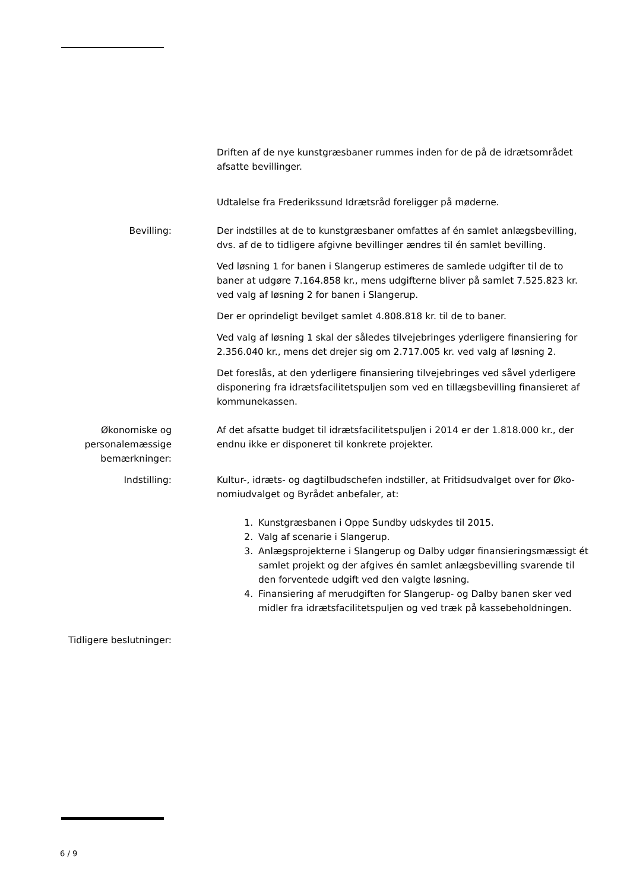Driften af de nye kunstgræsbaner rummes inden for de på de idrætsområdet afsatte bevillinger.
Udtalelse fra Frederikssund Idrætsråd foreligger på møderne.
Bevilling: Der indstilles at de to kunstgræsbaner omfattes af én samlet anlægsbevilling, dvs. af de to tidligere afgivne bevillinger ændres til én samlet bevilling.
Ved løsning 1 for banen i Slangerup estimeres de samlede udgifter til de to baner at udgøre 7.164.858 kr., mens udgifterne bliver på samlet 7.525.823 kr. ved valg af løsning 2 for banen i Slangerup.
Der er oprindeligt bevilget samlet 4.808.818 kr. til de to baner.
Ved valg af løsning 1 skal der således tilvejebringes yderligere finansiering for 2.356.040 kr., mens det drejer sig om 2.717.005 kr. ved valg af løsning 2.
Det foreslås, at den yderligere finansiering tilvejebringes ved såvel yderligere disponering fra idrætsfacilitetspuljen som ved en tillægsbevilling finansieret af kommunekassen.
Økonomiske og
personalemæssige
bemærkninger:
Af det afsatte budget til idrætsfacilitetspuljen i 2014 er der 1.818.000 kr., der endnu ikke er disponeret til konkrete projekter.
Indstilling: Kultur-, idræts- og dagtilbudschefen indstiller, at Fritidsudvalget over for Øko-nomiudvalget og Byrådet anbefaler, at:
1. Kunstgræsbanen i Oppe Sundby udskydes til 2015.
2. Valg af scenarie i Slangerup.
3. Anlægsprojekterne i Slangerup og Dalby udgør finansieringsmæssigt ét samlet projekt og der afgives én samlet anlægsbevilling svarende til den forventede udgift ved den valgte løsning.
4. Finansiering af merudgiften for Slangerup- og Dalby banen sker ved midler fra idrætsfacilitetspuljen og ved træk på kassebeholdningen.
Tidligere beslutninger:
6 / 9